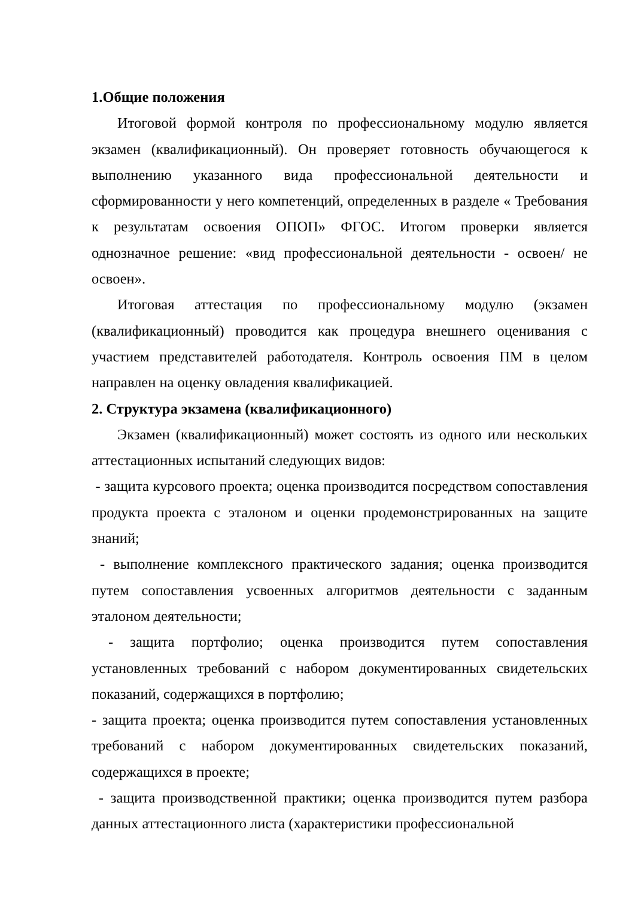1.Общие положения
Итоговой формой контроля по профессиональному модулю является экзамен (квалификационный). Он проверяет готовность обучающегося к выполнению указанного вида профессиональной деятельности и сформированности у него компетенций, определенных в разделе « Требования к результатам освоения ОПОП» ФГОС. Итогом проверки является однозначное решение: «вид профессиональной деятельности - освоен/ не освоен».
Итоговая аттестация по профессиональному модулю (экзамен (квалификационный) проводится как процедура внешнего оценивания с участием представителей работодателя. Контроль освоения ПМ в целом направлен на оценку овладения квалификацией.
2. Структура экзамена (квалификационного)
Экзамен (квалификационный) может состоять из одного или нескольких аттестационных испытаний следующих видов:
- защита курсового проекта; оценка производится посредством сопоставления продукта проекта с эталоном и оценки продемонстрированных на защите знаний;
- выполнение комплексного практического задания; оценка производится путем сопоставления усвоенных алгоритмов деятельности с заданным эталоном деятельности;
- защита портфолио; оценка производится путем сопоставления установленных требований с набором документированных свидетельских показаний, содержащихся в портфолию;
- защита проекта; оценка производится путем сопоставления установленных требований с набором документированных свидетельских показаний, содержащихся в проекте;
- защита производственной практики; оценка производится путем разбора данных аттестационного листа (характеристики профессиональной